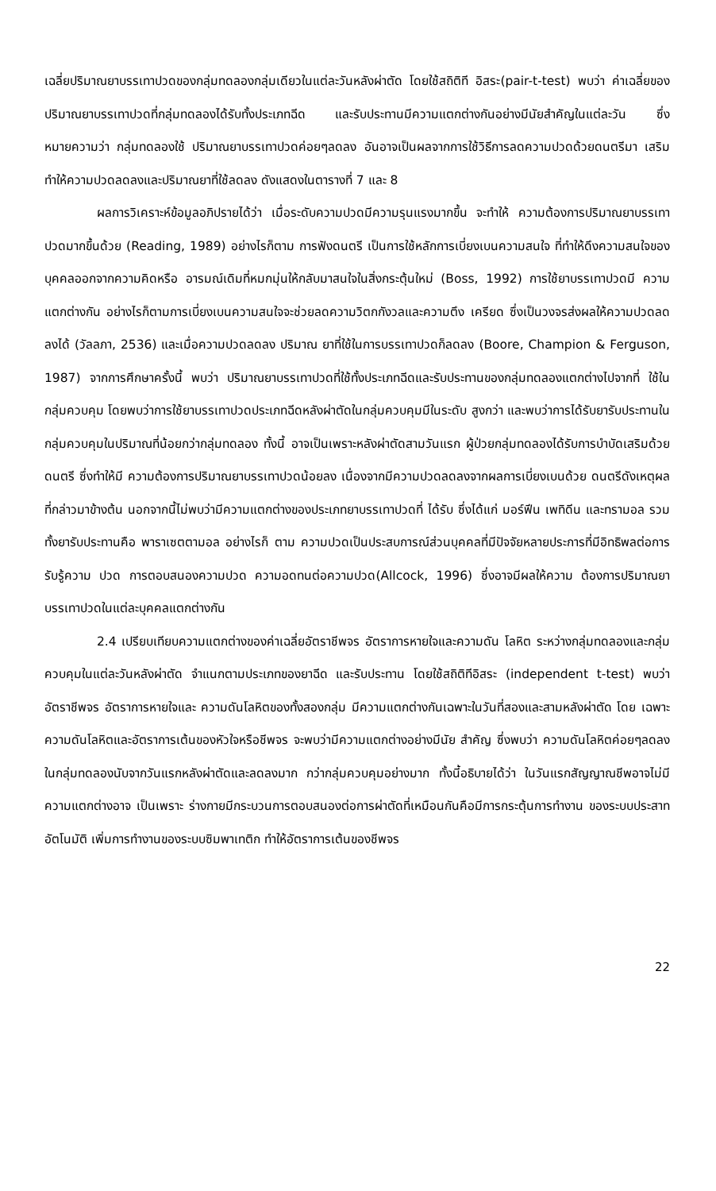เฉลี่ยปริมาณยาบรรเทาปวดของกลุ่มทดลองกลุ่มเดียวในแต่ละวันหลังผ่าตัด โดยใช้สถิติที อิสระ(pair-t-test) พบว่า ค่าเฉลี่ยของปริมาณยาบรรเทาปวดที่กลุ่มทดลองได้รับทั้งประเภทฉีด และรับประทานมีความแตกต่างกันอย่างมีนัยสำคัญในแต่ละวัน ซึ่งหมายความว่า กลุ่มทดลองใช้ ปริมาณยาบรรเทาปวดค่อยๆลดลง อันอาจเป็นผลจากการใช้วิธีการลดความปวดด้วยดนตรีมา เสริม ทำให้ความปวดลดลงและปริมาณยาที่ใช้ลดลง ดังแสดงในตารางที่ 7 และ 8
ผลการวิเคราะห์ข้อมูลอภิปรายได้ว่า เมื่อระดับความปวดมีความรุนแรงมากขึ้น จะทำให้ ความต้องการปริมาณยาบรรเทาปวดมากขึ้นด้วย (Reading, 1989) อย่างไรก็ตาม การฟังดนตรี เป็นการใช้หลักการเบี่ยงเบนความสนใจ ที่ทำให้ดึงความสนใจของบุคคลออกจากความคิดหรือ อารมณ์เดิมที่หมกมุ่นให้กลับมาสนใจในสิ่งกระตุ้นใหม่ (Boss, 1992) การใช้ยาบรรเทาปวดมี ความแตกต่างกัน อย่างไรก็ตามการเบี่ยงเบนความสนใจจะช่วยลดความวิตกกังวลและความตึง เครียด ซึ่งเป็นวงจรส่งผลให้ความปวดลดลงได้ (วัลลภา, 2536) และเมื่อความปวดลดลง ปริมาณ ยาที่ใช้ในการบรรเทาปวดก็ลดลง (Boore, Champion & Ferguson, 1987) จากการศึกษาครั้งนี้ พบว่า ปริมาณยาบรรเทาปวดที่ใช้ทั้งประเภทฉีดและรับประทานของกลุ่มทดลองแตกต่างไปจากที่ ใช้ในกลุ่มควบคุม โดยพบว่าการใช้ยาบรรเทาปวดประเภทฉีดหลังผ่าตัดในกลุ่มควบคุมมีในระดับ สูงกว่า และพบว่าการได้รับยารับประทานในกลุ่มควบคุมในปริมาณที่น้อยกว่ากลุ่มทดลอง ทั้งนี้ อาจเป็นเพราะหลังผ่าตัดสามวันแรก ผู้ป่วยกลุ่มทดลองได้รับการบำบัดเสริมด้วยดนตรี ซึ่งทำให้มี ความต้องการปริมาณยาบรรเทาปวดน้อยลง เนื่องจากมีความปวดลดลงจากผลการเบี่ยงเบนด้วย ดนตรีดังเหตุผลที่กล่าวมาข้างต้น นอกจากนี้ไม่พบว่ามีความแตกต่างของประเภทยาบรรเทาปวดที่ ได้รับ ซึ่งได้แก่ มอร์ฟีน เพทิดีน และทรามอล รวมทั้งยารับประทานคือ พาราเซตตามอล อย่างไรก็ ตาม ความปวดเป็นประสบการณ์ส่วนบุคคลที่มีปัจจัยหลายประการที่มีอิทธิพลต่อการรับรู้ความ ปวด การตอบสนองความปวด ความอดทนต่อความปวด(Allcock, 1996) ซึ่งอาจมีผลให้ความ ต้องการปริมาณยาบรรเทาปวดในแต่ละบุคคลแตกต่างกัน
2.4 เปรียบเทียบความแตกต่างของค่าเฉลี่ยอัตราชีพจร อัตราการหายใจและความดัน โลหิต ระหว่างกลุ่มทดลองและกลุ่มควบคุมในแต่ละวันหลังผ่าตัด จำแนกตามประเภทของยาฉีด และรับประทาน โดยใช้สถิติทีอิสระ (independent t-test) พบว่า อัตราชีพจร อัตราการหายใจและ ความดันโลหิตของทั้งสองกลุ่ม มีความแตกต่างกันเฉพาะในวันที่สองและสามหลังผ่าตัด โดย เฉพาะความดันโลหิตและอัตราการเต้นของหัวใจหรือชีพจร จะพบว่ามีความแตกต่างอย่างมีนัย สำคัญ ซึ่งพบว่า ความดันโลหิตค่อยๆลดลงในกลุ่มทดลองนับจากวันแรกหลังผ่าตัดและลดลงมาก กว่ากลุ่มควบคุมอย่างมาก ทั้งนี้อธิบายได้ว่า ในวันแรกสัญญาณชีพอาจไม่มีความแตกต่างอาจ เป็นเพราะ ร่างกายมีกระบวนการตอบสนองต่อการผ่าตัดที่เหมือนกันคือมีการกระตุ้นการทำงาน ของระบบประสาทอัตโนมัติ เพิ่มการทำงานของระบบซิมพาเทติก ทำให้อัตราการเต้นของชีพจร
22